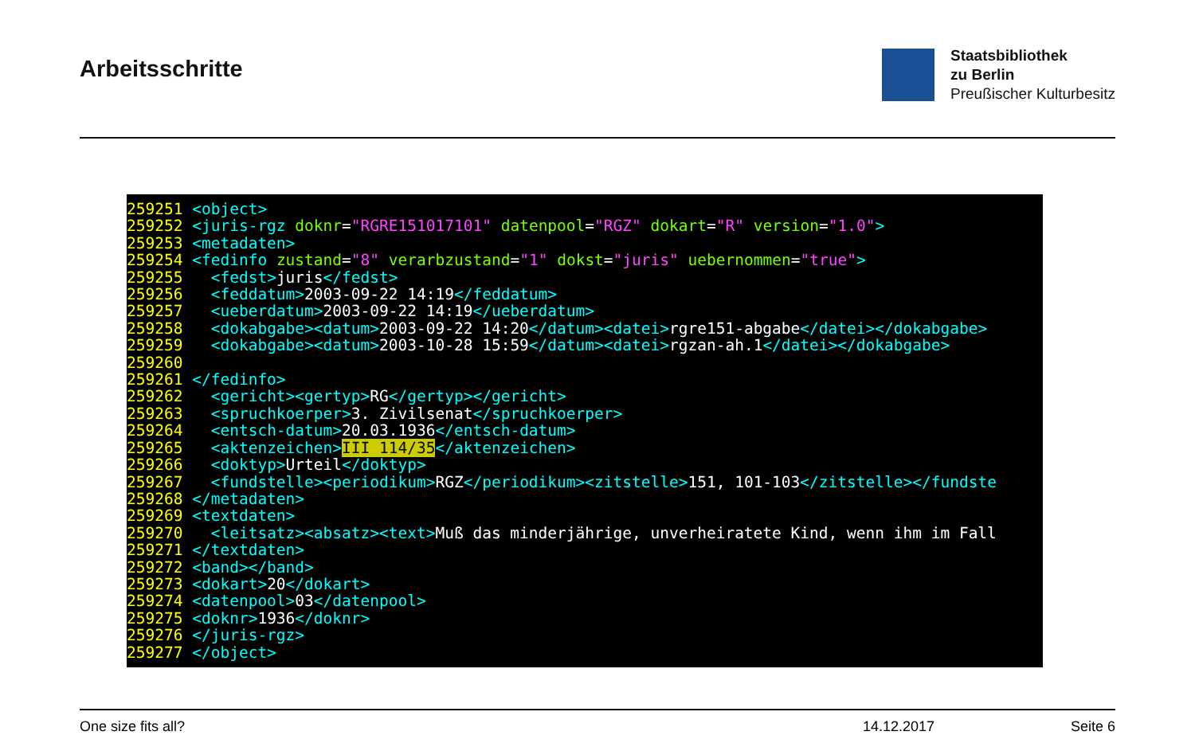Arbeitsschritte
Staatsbibliothek
zu Berlin
Preußischer Kulturbesitz
259251 <object> 259252 <juris-rgz doknr="RGRE151017101" datenpool="RGZ" dokart="R" version="1.0"> 259253 <metadaten> 259254 <fedinfo zustand="8" verarbzustand="1" dokst="juris" uebernommen="true"> 259255 <fedst>juris</fedst> 259256 <feddatum>2003-09-22 14:19</feddatum> 259257 <ueberdatum>2003-09-22 14:19</ueberdatum> 259258 <dokabgabe><datum>2003-09-22 14:20</datum><datei>rgre151-abgabe</datei></dokabgabe> 259259 <dokabgabe><datum>2003-10-28 15:59</datum><datei>rgzan-ah.1</datei></dokabgabe> 259260 259261 </fedinfo> 259262 <gericht><gertyp>RG</gertyp></gericht> 259263 <spruchkoerper>3. Zivilsenat</spruchkoerper> 259264 <entsch-datum>20.03.1936</entsch-datum> 259265 <aktenzeichen>III 114/35</aktenzeichen> 259266 <doktyp>Urteil</doktyp> 259267 <fundstelle><periodikum>RGZ</periodikum><zitstelle>151, 101-103</zitstelle></fundste 259268 </metadaten> 259269 <textdaten> 259270 <leitsatz><absatz><text>Muß das minderjährige, unverheiratete Kind, wenn ihm im Fall 259271 </textdaten> 259272 <band></band> 259273 <dokart>20</dokart> 259274 <datenpool>03</datenpool> 259275 <doknr>1936</doknr> 259276 </juris-rgz> 259277 </object>
One size fits all? 14.12.2017 Seite 6